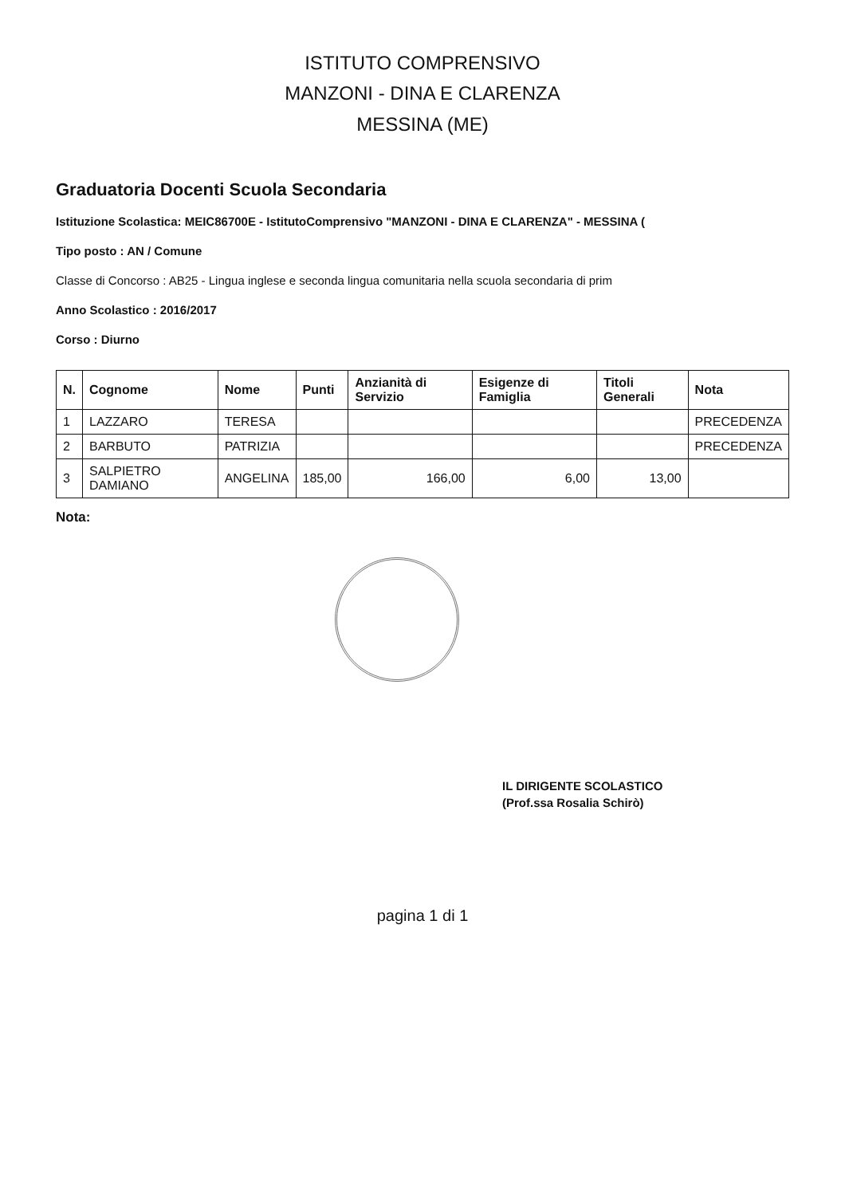ISTITUTO COMPRENSIVO
MANZONI - DINA E CLARENZA
MESSINA (ME)
Graduatoria Docenti Scuola Secondaria
Istituzione Scolastica: MEIC86700E - IstitutoComprensivo "MANZONI - DINA E CLARENZA" - MESSINA (
Tipo posto : AN / Comune
Classe di Concorso : AB25 - Lingua inglese e seconda lingua comunitaria nella scuola secondaria di prim
Anno Scolastico : 2016/2017
Corso : Diurno
| N. | Cognome | Nome | Punti | Anzianità di Servizio | Esigenze di Famiglia | Titoli Generali | Nota |
| --- | --- | --- | --- | --- | --- | --- | --- |
| 1 | LAZZARO | TERESA | | | | | PRECEDENZA |
| 2 | BARBUTO | PATRIZIA | | | | | PRECEDENZA |
| 3 | SALPIETRO DAMIANO | ANGELINA | 185,00 | 166,00 | 6,00 | 13,00 | |
Nota:
IL DIRIGENTE SCOLASTICO
(Prof.ssa Rosalia Schirò)
pagina 1 di 1